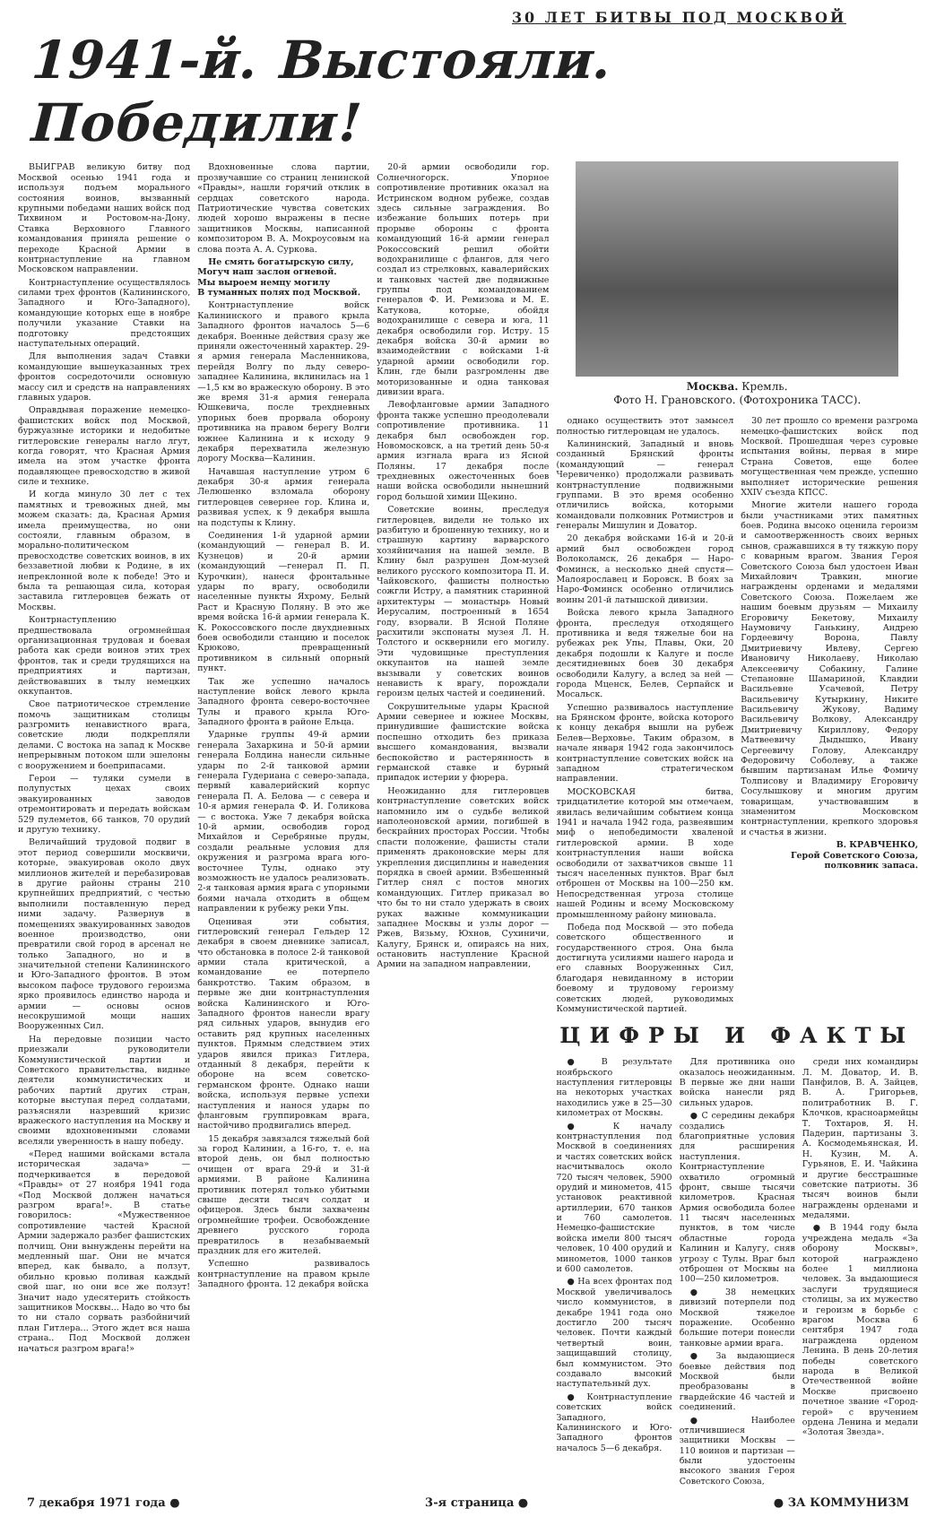30 ЛЕТ БИТВЫ ПОД МОСКВОЙ
1941-й. Выстояли. Победили!
ВЫИГРАВ великую битву под Москвой осенью 1941 года и используя подъем морального состояния воинов, вызванный крупными победами наших войск под Тихвином и Ростовом-на-Дону, Ставка Верховного Главного командования приняла решение о переходе Красной Армии в контрнаступление на главном Московском направлении.
Контрнаступление осуществлялось силами трех фронтов (Калининского, Западного и Юго-Западного), командующие которых еще в ноябре получили указание Ставки на подготовку предстоящих наступательных операций.
Для выполнения задач Ставки командующие вышеуказанных трех фронтов сосредоточили основную массу сил и средств на направлениях главных ударов.
Оправдывая поражение немецко-фашистских войск под Москвой, буржуазные историки и недобитые гитлеровские генералы нагло лгут, когда говорят, что Красная Армия имела на этом участке фронта подавляющее превосходство в живой силе и технике.
И когда минуло 30 лет с тех памятных и тревожных дней, мы можем сказать: да, Красная Армия имела преимущества, но они состояли, главным образом, в морально-политическом превосходстве советских воинов, в их беззаветной любви к Родине, в их непреклонной воле к победе! Это и была та решающая сила, которая заставила гитлеровцев бежать от Москвы.
Контрнаступлению предшествовала огромнейшая организационная трудовая и боевая работа как среди воинов этих трех фронтов, так и среди трудящихся на предприятиях и партизан, действовавших в тылу немецких оккупантов.
Свое патриотическое стремление помочь защитникам столицы разгромить ненавистного врага, советские люди подкрепляли делами. С востока на запад к Москве непрерывным потоком шли эшелоны с вооружением и боеприпасами.
Герои — туляки сумели в полупустых цехах своих эвакуированных заводов отремонтировать и передать войскам 529 пулеметов, 66 танков, 70 орудий и другую технику.
Величайший трудовой подвиг в этот период совершили москвичи, которые, эвакуировав около двух миллионов жителей и перебазировав в другие районы страны 210 крупнейших предприятий, с честью выполнили поставленную перед ними задачу. Развернув в помещениях эвакуированных заводов военное производство, они превратили свой город в арсенал не только Западного, но и в значительной степени Калининского и Юго-Западного фронтов. В этом высоком пафосе трудового героизма ярко проявилось единство народа и армии — основы основ несокрушимой мощи наших Вооруженных Сил.
На передовые позиции часто приезжали руководители Коммунистической партии и Советского правительства, видные деятели коммунистических и рабочих партий других стран, которые выступая перед солдатами, разъясняли назревший кризис вражеского наступления на Москву и своими вдохновенными словами вселяли уверенность в нашу победу.
«Перед нашими войсками встала историческая задача» — подчеркивается в передовой «Правды» от 27 ноября 1941 года «Под Москвой должен начаться разгром врага!». В статье говорилось: «Мужественное сопротивление частей Красной Армии задержало разбег фашистских полчищ. Они вынуждены перейти на медленный шаг. Они не мчатся вперед, как бывало, а ползут, обильно кровью поливая каждый свой шаг, но они все же ползут! Значит надо удесятерить стойкость защитников Москвы... Надо во что бы то ни стало сорвать разбойничий план Гитлера... Этого ждет вся наша страна.. Под Москвой должен начаться разгром врага!»
Вдохновенные слова партии, прозвучавшие со страниц ленинской «Правды», нашли горячий отклик в сердцах советского народа. Патриотические чувства советских людей хорошо выражены в песне защитников Москвы, написанной композитором В. А. Мокроусовым на слова поэта А. А. Суркова.
Не смять богатырскую силу,
Могуч наш заслон огневой.
Мы выроем немцу могилу
В туманных полях под Москвой.
Контрнаступление войск Калининского и правого крыла Западного фронтов началось 5—6 декабря. Военные действия сразу же приняли ожесточенный характер. 29-я армия генерала Масленникова, перейдя Волгу по льду северо-западнее Калинина, вклинилась на 1—1,5 км во вражескую оборону. В это же время 31-я армия генерала Юшкевича, после трехдневных упорных боев прорвала оборону противника на правом берегу Волги южнее Калинина и к исходу 9 декабря перехватила железную дорогу Москва—Калинин.
Начавшая наступление утром 6 декабря 30-я армия генерала Лелюшенко взломала оборону гитлеровцев севернее гор. Клина и, развивая успех, к 9 декабря вышла на подступы к Клину.
Соединения 1-й ударной армии (командующий — генерал В. И. Кузнецов) и 20-й армии (командующий —генерал П. П. Курочкин), нанеся фронтальные удары по врагу, освободили населенные пункты Яхрому, Белый Раст и Красную Поляну. В это же время войска 16-й армии генерала К. К. Рокоссовского после двухдневных боев освободили станцию и поселок Крюково, превращенный противником в сильный опорный пункт.
Так же успешно началось наступление войск левого крыла Западного фронта северо-восточнее Тулы и правого крыла Юго-Западного фронта в районе Ельца.
Ударные группы 49-й армии генерала Захаркина и 50-й армии генерала Болдина нанесли сильные удары по 2-й танковой армии генерала Гудериана с северо-запада, первый кавалерийский корпус генерала П. А. Белова — с севера и 10-я армия генерала Ф. И. Голикова — с востока. Уже 7 декабря войска 10-й армии, освободив город Михайлов и Серебряные пруды, создали реальные условия для окружения и разгрома врага юго-восточнее Тулы, однако эту возможность не удалось реализовать. 2-я танковая армия врага с упорными боями начала отходить в общем направлении к рубежу реки Упы.
Оценивая эти события, гитлеровский генерал Гельдер 12 декабря в своем дневнике записал, что обстановка в полосе 2-й танковой армии стала критической, а командование ее потерпело банкротство. Таким образом, в первые же дни контрнаступления войска Калининского и Юго-Западного фронтов нанесли врагу ряд сильных ударов, вынудив его оставить ряд крупных населенных пунктов. Прямым следствием этих ударов явился приказ Гитлера, отданный 8 декабря, перейти к обороне на всем советско-германском фронте. Однако наши войска, используя первые успехи наступления и нанося удары по фланговым группировкам врага, настойчиво продвигались вперед.
15 декабря завязался тяжелый бой за город Калинин, а 16-го, т. е. на второй день, он был полностью очищен от врага 29-й и 31-й армиями. В районе Калинина противник потерял только убитыми свыше десяти тысяч солдат и офицеров. Здесь были захвачены огромнейшие трофеи. Освобождение древнего русского города превратилось в незабываемый праздник для его жителей.
Успешно развивалось контрнаступление на правом крыле Западного фронта. 12 декабря войска
20-й армии освободили гор. Солнечногорск. Упорное сопротивление противник оказал на Истринском водном рубеже, создав здесь сильные заграждения. Во избежание больших потерь при прорыве обороны с фронта командующий 16-й армии генерал Рокоссовский решил обойти водохранилище с флангов, для чего создал из стрелковых, кавалерийских и танковых частей две подвижные группы под командованием генералов Ф. И. Ремизова и М. Е. Катукова, которые, обойдя водохранилище с севера и юга, 11 декабря освободили гор. Истру. 15 декабря войска 30-й армии во взаимодействии с войсками 1-й ударной армии освободили гор. Клин, где были разгромлены две моторизованные и одна танковая дивизии врага.
Левофланговые армии Западного фронта также успешно преодолевали сопротивление противника. 11 декабря был освобожден гор. Новомосковск, а на третий день 50-я армия изгнала врага из Ясной Поляны. 17 декабря после трехдневных ожесточенных боев наши войска освободили нынешний город большой химии Щекино.
Советские воины, преследуя гитлеровцев, видели не только их разбитую и брошенную технику, но и страшную картину варварского хозяйничания на нашей земле. В Клину был разрушен Дом-музей великого русского композитора П. И. Чайковского, фашисты полностью сожгли Истру, а памятник старинной архитектуры — монастырь Новый Иерусалим, построенный в 1654 году, взорвали. В Ясной Поляне расхитили экспонаты музея Л. Н. Толстого и осквернили его могилу. Эти чудовищные преступления оккупантов на нашей земле вызывали у советских воинов ненависть к врагу, порождали героизм целых частей и соединений.
Сокрушительные удары Красной Армии севернее и южнее Москвы, принудившие фашистские войска поспешно отходить без приказа высшего командования, вызвали беспокойство и растерянность в германской ставке и бурный припадок истерии у фюрера.
Неожиданно для гитлеровцев контрнаступление советских войск напомнило им о судьбе великой наполеоновской армии, погибшей в бескрайних просторах России. Чтобы спасти положение, фашисты стали применять драконовские меры для укрепления дисциплины и наведения порядка в своей армии. Взбешенный Гитлер снял с постов многих командующих. Гитлер приказал во что бы то ни стало удержать в своих руках важные коммуникации западнее Москвы и узлы дорог — Ржев, Вязьму, Юхнов, Сухиничи, Калугу, Брянск и, опираясь на них, остановить наступление Красной Армии на западном направлении,
Москва. Кремль.
Фото Н. Грановского. (Фотохроника ТАСС).
однако осуществить этот замысел полностью гитлеровцам не удалось.
Калининский, Западный и вновь созданный Брянский фронты (командующий — генерал Черевиченко) продолжали развивать контрнаступление подвижными группами. В это время особенно отличились войска, которыми командовали полковник Ротмистров и генералы Мишулин и Доватор.
20 декабря войсками 16-й и 20-й армий был освобожден город Волоколамск, 26 декабря — Наро-Фоминск, а несколько дней спустя—Малоярославец и Боровск. В боях за Наро-Фоминск особенно отличились воины 201-й латышской дивизии.
Войска левого крыла Западного фронта, преследуя отходящего противника и ведя тяжелые бои на рубежах рек Упы, Плавы, Оки, 20 декабря подошли к Калуге и после десятидневных боев 30 декабря освободили Калугу, а вслед за ней — города Мценск, Белев, Серпайск и Мосальск.
Успешно развивалось наступление на Брянском фронте, войска которого к концу декабря вышли на рубеж Белев—Верховье. Таким образом, в начале января 1942 года закончилось контрнаступление советских войск на западном стратегическом направлении.
МОСКОВСКАЯ битва, тридцатилетие которой мы отмечаем, явилась величайшим событием конца 1941 и начала 1942 года, развеявшим миф о непобедимости хваленой гитлеровской армии. В ходе контрнаступления наши войска освободили от захватчиков свыше 11 тысяч населенных пунктов. Враг был отброшен от Москвы на 100—250 км. Непосредственная угроза столице нашей Родины и всему Московскому промышленному району миновала.
Победа под Москвой — это победа советского общественного и государственного строя. Она была достигнута усилиями нашего народа и его славных Вооруженных Сил, благодаря невиданному в истории боевому и трудовому героизму советских людей, руководимых Коммунистической партией.
30 лет прошло со времени разгрома немецко-фашистских войск под Москвой. Прошедшая через суровые испытания войны, первая в мире Страна Советов, еще более могущественная чем прежде, успешно выполняет исторические решения XXIV съезда КПСС.
Многие жители нашего города были участниками этих памятных боев. Родина высоко оценила героизм и самоотверженность своих верных сынов, сражавшихся в ту тяжкую пору с коварным врагом. Звания Героя Советского Союза был удостоен Иван Михайлович Травкин, многие награждены орденами и медалями Советского Союза. Пожелаем же нашим боевым друзьям — Михаилу Егоровичу Бекетову, Михаилу Наумовичу Ганькину, Андрею Гордеевичу Ворона, Павлу Дмитриевичу Ивлеву, Сергею Ивановичу Николаеву, Николаю Алексеевичу Собакину, Галине Степановне Шамариной, Клавдии Васильевне Усачевой, Петру Васильевичу Кутыркину, Никите Васильевичу Жукову, Вадиму Васильевичу Волкову, Александру Дмитриевичу Кириллову, Федору Матвеевичу Дыдышко, Ивану Сергеевичу Голову, Александру Федоровичу Соболеву, а также бывшим партизанам Илье Фомичу Толписову и Владимиру Егоровичу Сосулышкову и многим другим товарищам, участвовавшим в знаменитом Московском контрнаступлении, крепкого здоровья и счастья в жизни.
В. КРАВЧЕНКО,
Герой Советского Союза, полковник запаса.
ЦИФРЫ И ФАКТЫ
● В результате ноябрьского наступления гитлеровцы на некоторых участках находились уже в 25—30 километрах от Москвы.
● К началу контрнаступления под Москвой в соединениях и частях советских войск насчитывалось около 720 тысяч человек, 5900 орудий и минометов, 415 установок реактивной артиллерии, 670 танков и 760 самолетов. Немецко-фашистские войска имели 800 тысяч человек, 10 400 орудий и минометов, 1000 танков и 600 самолетов.
● На всех фронтах под Москвой увеличивалось число коммунистов, в декабре 1941 года оно достигло 200 тысяч человек. Почти каждый четвертый воин, защищавший столицу, был коммунистом. Это создавало высокий наступательный дух.
● Контрнаступление советских войск Западного, Калининского и Юго-Западного фронтов началось 5—6 декабря.
Для противника оно оказалось неожиданным. В первые же дни наши войска нанесли ряд сильных ударов.
● С середины декабря создались благоприятные условия для расширения наступления. Контрнаступление охватило огромный фронт, свыше тысячи километров. Красная Армия освободила более 11 тысяч населенных пунктов, в том числе областные города Калинин и Калугу, сняв угрозу с Тулы. Враг был отброшен от Москвы на 100—250 километров.
● 38 немецких дивизий потерпели под Москвой тяжелое поражение. Особенно большие потери понесли танковые армии врага.
● За выдающиеся боевые действия под Москвой были преобразованы в гвардейские 46 частей и соединений.
● Наиболее отличившиеся защитники Москвы — 110 воинов и партизан — были удостоены высокого звания Героя Советского Союза,
среди них командиры Л. М. Доватор, И. В. Панфилов, В. А. Зайцев, В. А. Григорьев, политработник В. Г. Клочков, красноармейцы Т. Тохтаров, Я. Н. Падерин, партизаны З. А. Космодемьянская, И. Н. Кузин, М. А. Гурьянов, Е. И. Чайкина и другие бесстрашные советские патриоты. 36 тысяч воинов были награждены орденами и медалями.
● В 1944 году была учреждена медаль «За оборону Москвы», которой награждено более 1 миллиона человек. За выдающиеся заслуги трудящиеся столицы, за их мужество и героизм в борьбе с врагом Москва 6 сентября 1947 года награждена орденом Ленина. В день 20-летия победы советского народа в Великой Отечественной войне Москве присвоено почетное звание «Город-герой» с вручением ордена Ленина и медали «Золотая Звезда».
7 декабря 1971 года ● 3-я страница ● ● ЗА КОММУНИЗМ